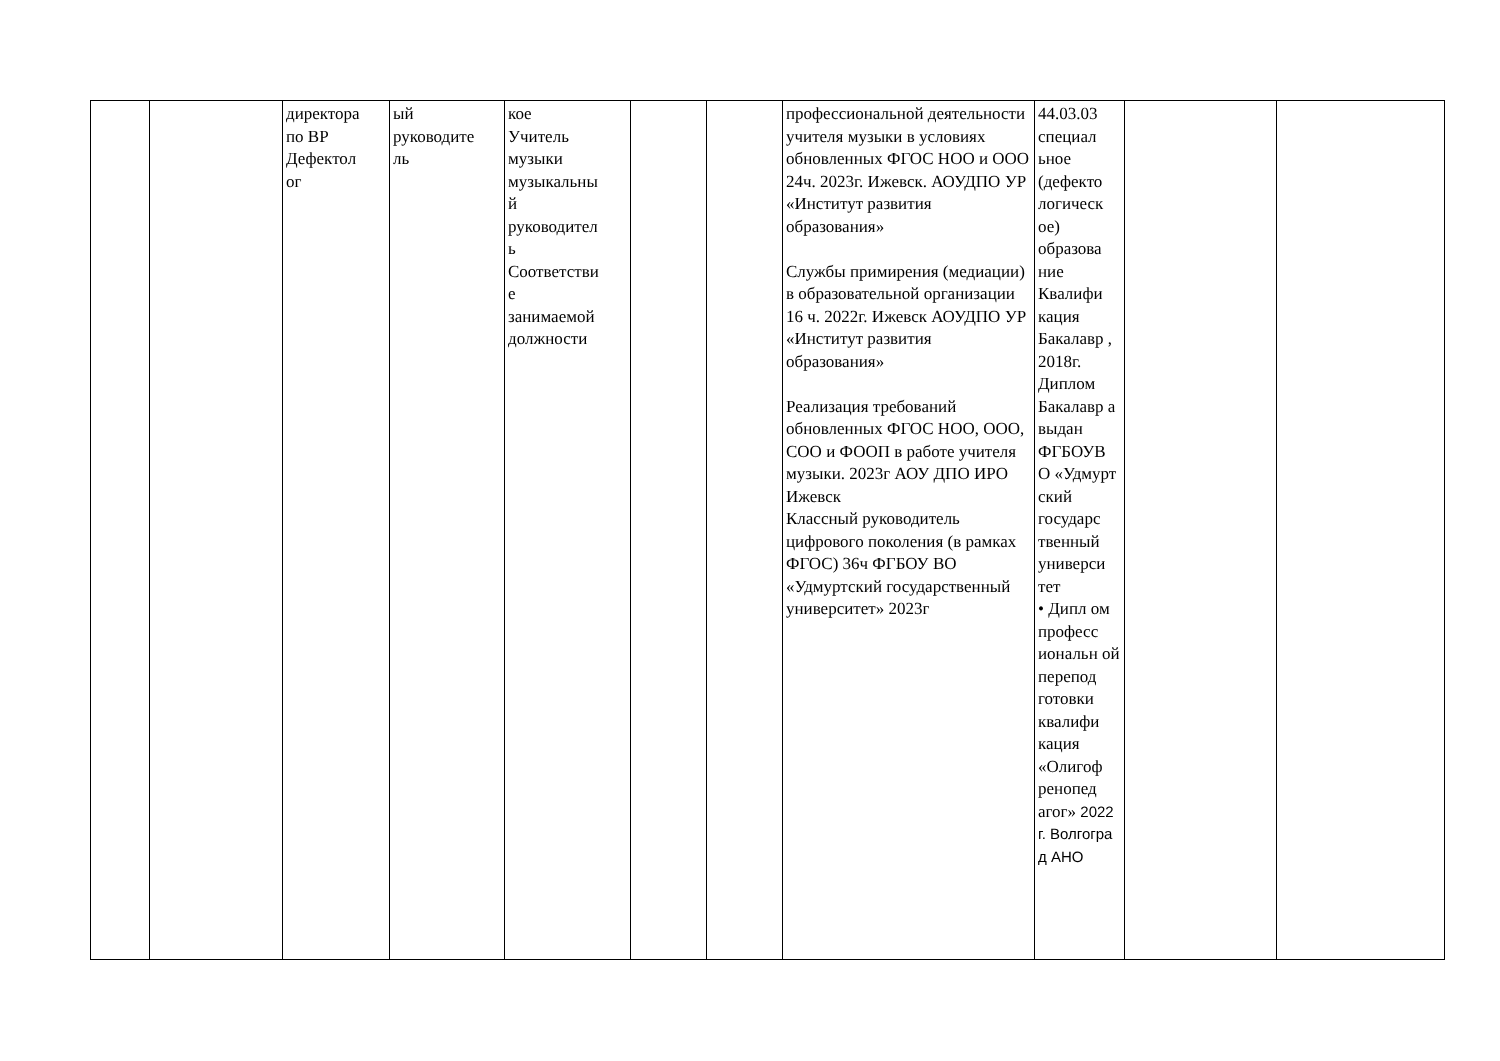| | | директора по ВР Дефектол ог | ый руководите ль | кое Учитель музыки музыкальны й руководител ь Соответстви е занимаемой должности | | | профессиональной деятельности учителя музыки в условиях обновленных ФГОС НОО и ООО 24ч. 2023г. Ижевск. АОУДПО УР «Институт развития образования» Службы примирения (медиации) в образовательной организации 16 ч. 2022г. Ижевск АОУДПО УР «Институт развития образования» Реализация требований обновленных ФГОС НОО, ООО, СОО и ФООП в работе учителя музыки. 2023г АОУ ДПО ИРО Ижевск Классный руководитель цифрового поколения (в рамках ФГОС) 36ч ФГБОУ ВО «Удмуртский государственный университет» 2023г | 44.03.03 специал ьное (дефекто логическ ое) образова ние Квалифи кация Бакалавр , 2018г. Диплом Бакалавр а выдан ФГБОУВ О «Удмурт ский государс твенный универси тет • Дипл ом професс иональн ой перепод готовки квалифи кация «Олигоф ренопед агог» 2022 г. Волгогра д АНО | | |